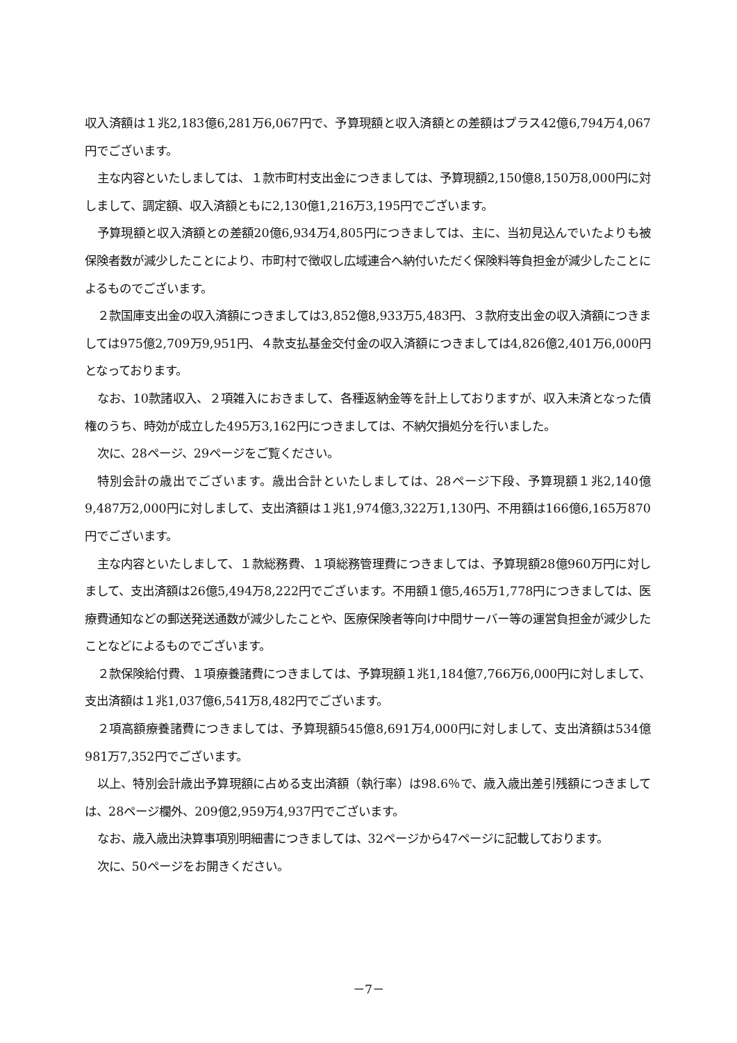収入済額は１兆2,183億6,281万6,067円で、予算現額と収入済額との差額はプラス42億6,794万4,067円でございます。
主な内容といたしましては、１款市町村支出金につきましては、予算現額2,150億8,150万8,000円に対しまして、調定額、収入済額ともに2,130億1,216万3,195円でございます。
予算現額と収入済額との差額20億6,934万4,805円につきましては、主に、当初見込んでいたよりも被保険者数が減少したことにより、市町村で徴収し広域連合へ納付いただく保険料等負担金が減少したことによるものでございます。
２款国庫支出金の収入済額につきましては3,852億8,933万5,483円、３款府支出金の収入済額につきましては975億2,709万9,951円、４款支払基金交付金の収入済額につきましては4,826億2,401万6,000円となっております。
なお、10款諸収入、２項雑入におきまして、各種返納金等を計上しておりますが、収入未済となった債権のうち、時効が成立した495万3,162円につきましては、不納欠損処分を行いました。
次に、28ページ、29ページをご覧ください。
特別会計の歳出でございます。歳出合計といたしましては、28ページ下段、予算現額１兆2,140億9,487万2,000円に対しまして、支出済額は１兆1,974億3,322万1,130円、不用額は166億6,165万870円でございます。
主な内容といたしまして、１款総務費、１項総務管理費につきましては、予算現額28億960万円に対しまして、支出済額は26億5,494万8,222円でございます。不用額１億5,465万1,778円につきましては、医療費通知などの郵送発送通数が減少したことや、医療保険者等向け中間サーバー等の運営負担金が減少したことなどによるものでございます。
２款保険給付費、１項療養諸費につきましては、予算現額１兆1,184億7,766万6,000円に対しまして、支出済額は１兆1,037億6,541万8,482円でございます。
２項高額療養諸費につきましては、予算現額545億8,691万4,000円に対しまして、支出済額は534億981万7,352円でございます。
以上、特別会計歳出予算現額に占める支出済額（執行率）は98.6％で、歳入歳出差引残額につきましては、28ページ欄外、209億2,959万4,937円でございます。
なお、歳入歳出決算事項別明細書につきましては、32ページから47ページに記載しております。
次に、50ページをお開きください。
－7－